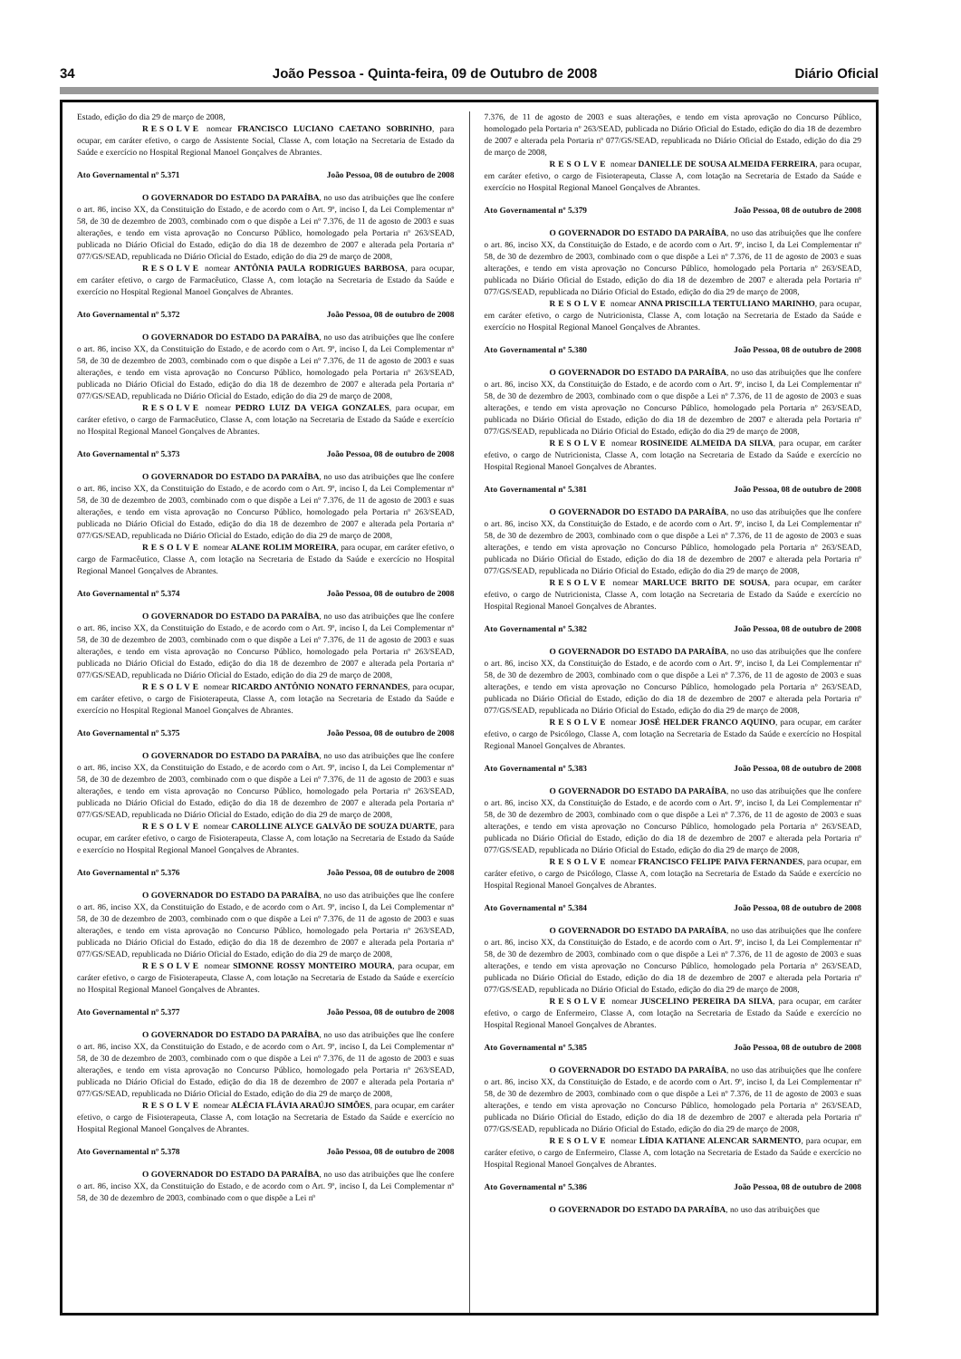34 João Pessoa - Quinta-feira, 09 de Outubro de 2008 Diário Oficial
Estado, edição do dia 29 de março de 2008,
RESOLVE nomear FRANCISCO LUCIANO CAETANO SOBRINHO, para ocupar, em caráter efetivo, o cargo de Assistente Social, Classe A, com lotação na Secretaria de Estado da Saúde e exercício no Hospital Regional Manoel Gonçalves de Abrantes.
Ato Governamental nº 5.371 João Pessoa, 08 de outubro de 2008
O GOVERNADOR DO ESTADO DA PARAÍBA, no uso das atribuições que lhe confere o art. 86, inciso XX, da Constituição do Estado, e de acordo com o Art. 9º, inciso I, da Lei Complementar nº 58, de 30 de dezembro de 2003, combinado com o que dispõe a Lei nº 7.376, de 11 de agosto de 2003 e suas alterações, e tendo em vista aprovação no Concurso Público, homologado pela Portaria nº 263/SEAD, publicada no Diário Oficial do Estado, edição do dia 18 de dezembro de 2007 e alterada pela Portaria nº 077/GS/SEAD, republicada no Diário Oficial do Estado, edição do dia 29 de março de 2008,
RESOLVE nomear ANTÔNIA PAULA RODRIGUES BARBOSA, para ocupar, em caráter efetivo, o cargo de Farmacêutico, Classe A, com lotação na Secretaria de Estado da Saúde e exercício no Hospital Regional Manoel Gonçalves de Abrantes.
Ato Governamental nº 5.372 João Pessoa, 08 de outubro de 2008
O GOVERNADOR DO ESTADO DA PARAÍBA, no uso das atribuições que lhe confere o art. 86, inciso XX, da Constituição do Estado, e de acordo com o Art. 9º, inciso I, da Lei Complementar nº 58, de 30 de dezembro de 2003, combinado com o que dispõe a Lei nº 7.376, de 11 de agosto de 2003 e suas alterações, e tendo em vista aprovação no Concurso Público, homologado pela Portaria nº 263/SEAD, publicada no Diário Oficial do Estado, edição do dia 18 de dezembro de 2007 e alterada pela Portaria nº 077/GS/SEAD, republicada no Diário Oficial do Estado, edição do dia 29 de março de 2008,
RESOLVE nomear PEDRO LUIZ DA VEIGA GONZALES, para ocupar, em caráter efetivo, o cargo de Farmacêutico, Classe A, com lotação na Secretaria de Estado da Saúde e exercício no Hospital Regional Manoel Gonçalves de Abrantes.
Ato Governamental nº 5.373 João Pessoa, 08 de outubro de 2008
O GOVERNADOR DO ESTADO DA PARAÍBA, no uso das atribuições que lhe confere o art. 86, inciso XX, da Constituição do Estado, e de acordo com o Art. 9º, inciso I, da Lei Complementar nº 58, de 30 de dezembro de 2003, combinado com o que dispõe a Lei nº 7.376, de 11 de agosto de 2003 e suas alterações, e tendo em vista aprovação no Concurso Público, homologado pela Portaria nº 263/SEAD, publicada no Diário Oficial do Estado, edição do dia 18 de dezembro de 2007 e alterada pela Portaria nº 077/GS/SEAD, republicada no Diário Oficial do Estado, edição do dia 29 de março de 2008,
RESOLVE nomear ALANE ROLIM MOREIRA, para ocupar, em caráter efetivo, o cargo de Farmacêutico, Classe A, com lotação na Secretaria de Estado da Saúde e exercício no Hospital Regional Manoel Gonçalves de Abrantes.
Ato Governamental nº 5.374 João Pessoa, 08 de outubro de 2008
O GOVERNADOR DO ESTADO DA PARAÍBA, no uso das atribuições que lhe confere o art. 86, inciso XX, da Constituição do Estado, e de acordo com o Art. 9º, inciso I, da Lei Complementar nº 58, de 30 de dezembro de 2003, combinado com o que dispõe a Lei nº 7.376, de 11 de agosto de 2003 e suas alterações, e tendo em vista aprovação no Concurso Público, homologado pela Portaria nº 263/SEAD, publicada no Diário Oficial do Estado, edição do dia 18 de dezembro de 2007 e alterada pela Portaria nº 077/GS/SEAD, republicada no Diário Oficial do Estado, edição do dia 29 de março de 2008,
RESOLVE nomear RICARDO ANTÔNIO NONATO FERNANDES, para ocupar, em caráter efetivo, o cargo de Fisioterapeuta, Classe A, com lotação na Secretaria de Estado da Saúde e exercício no Hospital Regional Manoel Gonçalves de Abrantes.
Ato Governamental nº 5.375 João Pessoa, 08 de outubro de 2008
O GOVERNADOR DO ESTADO DA PARAÍBA, no uso das atribuições que lhe confere o art. 86, inciso XX, da Constituição do Estado, e de acordo com o Art. 9º, inciso I, da Lei Complementar nº 58, de 30 de dezembro de 2003, combinado com o que dispõe a Lei nº 7.376, de 11 de agosto de 2003 e suas alterações, e tendo em vista aprovação no Concurso Público, homologado pela Portaria nº 263/SEAD, publicada no Diário Oficial do Estado, edição do dia 18 de dezembro de 2007 e alterada pela Portaria nº 077/GS/SEAD, republicada no Diário Oficial do Estado, edição do dia 29 de março de 2008,
RESOLVE nomear CAROLLINE ALYCE GALVÃO DE SOUZA DUARTE, para ocupar, em caráter efetivo, o cargo de Fisioterapeuta, Classe A, com lotação na Secretaria de Estado da Saúde e exercício no Hospital Regional Manoel Gonçalves de Abrantes.
Ato Governamental nº 5.376 João Pessoa, 08 de outubro de 2008
O GOVERNADOR DO ESTADO DA PARAÍBA, no uso das atribuições que lhe confere o art. 86, inciso XX, da Constituição do Estado, e de acordo com o Art. 9º, inciso I, da Lei Complementar nº 58, de 30 de dezembro de 2003, combinado com o que dispõe a Lei nº 7.376, de 11 de agosto de 2003 e suas alterações, e tendo em vista aprovação no Concurso Público, homologado pela Portaria nº 263/SEAD, publicada no Diário Oficial do Estado, edição do dia 18 de dezembro de 2007 e alterada pela Portaria nº 077/GS/SEAD, republicada no Diário Oficial do Estado, edição do dia 29 de março de 2008,
RESOLVE nomear SIMONNE ROSSY MONTEIRO MOURA, para ocupar, em caráter efetivo, o cargo de Fisioterapeuta, Classe A, com lotação na Secretaria de Estado da Saúde e exercício no Hospital Regional Manoel Gonçalves de Abrantes.
Ato Governamental nº 5.377 João Pessoa, 08 de outubro de 2008
O GOVERNADOR DO ESTADO DA PARAÍBA, no uso das atribuições que lhe confere o art. 86, inciso XX, da Constituição do Estado, e de acordo com o Art. 9º, inciso I, da Lei Complementar nº 58, de 30 de dezembro de 2003, combinado com o que dispõe a Lei nº 7.376, de 11 de agosto de 2003 e suas alterações, e tendo em vista aprovação no Concurso Público, homologado pela Portaria nº 263/SEAD, publicada no Diário Oficial do Estado, edição do dia 18 de dezembro de 2007 e alterada pela Portaria nº 077/GS/SEAD, republicada no Diário Oficial do Estado, edição do dia 29 de março de 2008,
RESOLVE nomear ALÉCIA FLÁVIA ARAÚJO SIMÕES, para ocupar, em caráter efetivo, o cargo de Fisioterapeuta, Classe A, com lotação na Secretaria de Estado da Saúde e exercício no Hospital Regional Manoel Gonçalves de Abrantes.
Ato Governamental nº 5.378 João Pessoa, 08 de outubro de 2008
O GOVERNADOR DO ESTADO DA PARAÍBA, no uso das atribuições que lhe confere o art. 86, inciso XX, da Constituição do Estado, e de acordo com o Art. 9º, inciso I, da Lei Complementar nº 58, de 30 de dezembro de 2003, combinado com o que dispõe a Lei nº
7.376, de 11 de agosto de 2003 e suas alterações, e tendo em vista aprovação no Concurso Público, homologado pela Portaria nº 263/SEAD, publicada no Diário Oficial do Estado, edição do dia 18 de dezembro de 2007 e alterada pela Portaria nº 077/GS/SEAD, republicada no Diário Oficial do Estado, edição do dia 29 de março de 2008,
RESOLVE nomear DANIELLE DE SOUSA ALMEIDA FERREIRA, para ocupar, em caráter efetivo, o cargo de Fisioterapeuta, Classe A, com lotação na Secretaria de Estado da Saúde e exercício no Hospital Regional Manoel Gonçalves de Abrantes.
Ato Governamental nº 5.379 João Pessoa, 08 de outubro de 2008
O GOVERNADOR DO ESTADO DA PARAÍBA, no uso das atribuições que lhe confere o art. 86, inciso XX, da Constituição do Estado, e de acordo com o Art. 9º, inciso I, da Lei Complementar nº 58, de 30 de dezembro de 2003, combinado com o que dispõe a Lei nº 7.376, de 11 de agosto de 2003 e suas alterações, e tendo em vista aprovação no Concurso Público, homologado pela Portaria nº 263/SEAD, publicada no Diário Oficial do Estado, edição do dia 18 de dezembro de 2007 e alterada pela Portaria nº 077/GS/SEAD, republicada no Diário Oficial do Estado, edição do dia 29 de março de 2008,
RESOLVE nomear ANNA PRISCILLA TERTULIANO MARINHO, para ocupar, em caráter efetivo, o cargo de Nutricionista, Classe A, com lotação na Secretaria de Estado da Saúde e exercício no Hospital Regional Manoel Gonçalves de Abrantes.
Ato Governamental nº 5.380 João Pessoa, 08 de outubro de 2008
O GOVERNADOR DO ESTADO DA PARAÍBA, no uso das atribuições que lhe confere o art. 86, inciso XX, da Constituição do Estado, e de acordo com o Art. 9º, inciso I, da Lei Complementar nº 58, de 30 de dezembro de 2003, combinado com o que dispõe a Lei nº 7.376, de 11 de agosto de 2003 e suas alterações, e tendo em vista aprovação no Concurso Público, homologado pela Portaria nº 263/SEAD, publicada no Diário Oficial do Estado, edição do dia 18 de dezembro de 2007 e alterada pela Portaria nº 077/GS/SEAD, republicada no Diário Oficial do Estado, edição do dia 29 de março de 2008,
RESOLVE nomear ROSINEIDE ALMEIDA DA SILVA, para ocupar, em caráter efetivo, o cargo de Nutricionista, Classe A, com lotação na Secretaria de Estado da Saúde e exercício no Hospital Regional Manoel Gonçalves de Abrantes.
Ato Governamental nº 5.381 João Pessoa, 08 de outubro de 2008
O GOVERNADOR DO ESTADO DA PARAÍBA, no uso das atribuições que lhe confere o art. 86, inciso XX, da Constituição do Estado, e de acordo com o Art. 9º, inciso I, da Lei Complementar nº 58, de 30 de dezembro de 2003, combinado com o que dispõe a Lei nº 7.376, de 11 de agosto de 2003 e suas alterações, e tendo em vista aprovação no Concurso Público, homologado pela Portaria nº 263/SEAD, publicada no Diário Oficial do Estado, edição do dia 18 de dezembro de 2007 e alterada pela Portaria nº 077/GS/SEAD, republicada no Diário Oficial do Estado, edição do dia 29 de março de 2008,
RESOLVE nomear MARLUCE BRITO DE SOUSA, para ocupar, em caráter efetivo, o cargo de Nutricionista, Classe A, com lotação na Secretaria de Estado da Saúde e exercício no Hospital Regional Manoel Gonçalves de Abrantes.
Ato Governamental nº 5.382 João Pessoa, 08 de outubro de 2008
O GOVERNADOR DO ESTADO DA PARAÍBA, no uso das atribuições que lhe confere o art. 86, inciso XX, da Constituição do Estado, e de acordo com o Art. 9º, inciso I, da Lei Complementar nº 58, de 30 de dezembro de 2003, combinado com o que dispõe a Lei nº 7.376, de 11 de agosto de 2003 e suas alterações, e tendo em vista aprovação no Concurso Público, homologado pela Portaria nº 263/SEAD, publicada no Diário Oficial do Estado, edição do dia 18 de dezembro de 2007 e alterada pela Portaria nº 077/GS/SEAD, republicada no Diário Oficial do Estado, edição do dia 29 de março de 2008,
RESOLVE nomear JOSÉ HELDER FRANCO AQUINO, para ocupar, em caráter efetivo, o cargo de Psicólogo, Classe A, com lotação na Secretaria de Estado da Saúde e exercício no Hospital Regional Manoel Gonçalves de Abrantes.
Ato Governamental nº 5.383 João Pessoa, 08 de outubro de 2008
O GOVERNADOR DO ESTADO DA PARAÍBA, no uso das atribuições que lhe confere o art. 86, inciso XX, da Constituição do Estado, e de acordo com o Art. 9º, inciso I, da Lei Complementar nº 58, de 30 de dezembro de 2003, combinado com o que dispõe a Lei nº 7.376, de 11 de agosto de 2003 e suas alterações, e tendo em vista aprovação no Concurso Público, homologado pela Portaria nº 263/SEAD, publicada no Diário Oficial do Estado, edição do dia 18 de dezembro de 2007 e alterada pela Portaria nº 077/GS/SEAD, republicada no Diário Oficial do Estado, edição do dia 29 de março de 2008,
RESOLVE nomear FRANCISCO FELIPE PAIVA FERNANDES, para ocupar, em caráter efetivo, o cargo de Psicólogo, Classe A, com lotação na Secretaria de Estado da Saúde e exercício no Hospital Regional Manoel Gonçalves de Abrantes.
Ato Governamental nº 5.384 João Pessoa, 08 de outubro de 2008
O GOVERNADOR DO ESTADO DA PARAÍBA, no uso das atribuições que lhe confere o art. 86, inciso XX, da Constituição do Estado, e de acordo com o Art. 9º, inciso I, da Lei Complementar nº 58, de 30 de dezembro de 2003, combinado com o que dispõe a Lei nº 7.376, de 11 de agosto de 2003 e suas alterações, e tendo em vista aprovação no Concurso Público, homologado pela Portaria nº 263/SEAD, publicada no Diário Oficial do Estado, edição do dia 18 de dezembro de 2007 e alterada pela Portaria nº 077/GS/SEAD, republicada no Diário Oficial do Estado, edição do dia 29 de março de 2008,
RESOLVE nomear JUSCELINO PEREIRA DA SILVA, para ocupar, em caráter efetivo, o cargo de Enfermeiro, Classe A, com lotação na Secretaria de Estado da Saúde e exercício no Hospital Regional Manoel Gonçalves de Abrantes.
Ato Governamental nº 5.385 João Pessoa, 08 de outubro de 2008
O GOVERNADOR DO ESTADO DA PARAÍBA, no uso das atribuições que lhe confere o art. 86, inciso XX, da Constituição do Estado, e de acordo com o Art. 9º, inciso I, da Lei Complementar nº 58, de 30 de dezembro de 2003, combinado com o que dispõe a Lei nº 7.376, de 11 de agosto de 2003 e suas alterações, e tendo em vista aprovação no Concurso Público, homologado pela Portaria nº 263/SEAD, publicada no Diário Oficial do Estado, edição do dia 18 de dezembro de 2007 e alterada pela Portaria nº 077/GS/SEAD, republicada no Diário Oficial do Estado, edição do dia 29 de março de 2008,
RESOLVE nomear LÍDIA KATIANE ALENCAR SARMENTO, para ocupar, em caráter efetivo, o cargo de Enfermeiro, Classe A, com lotação na Secretaria de Estado da Saúde e exercício no Hospital Regional Manoel Gonçalves de Abrantes.
Ato Governamental nº 5.386 João Pessoa, 08 de outubro de 2008
O GOVERNADOR DO ESTADO DA PARAÍBA, no uso das atribuições que